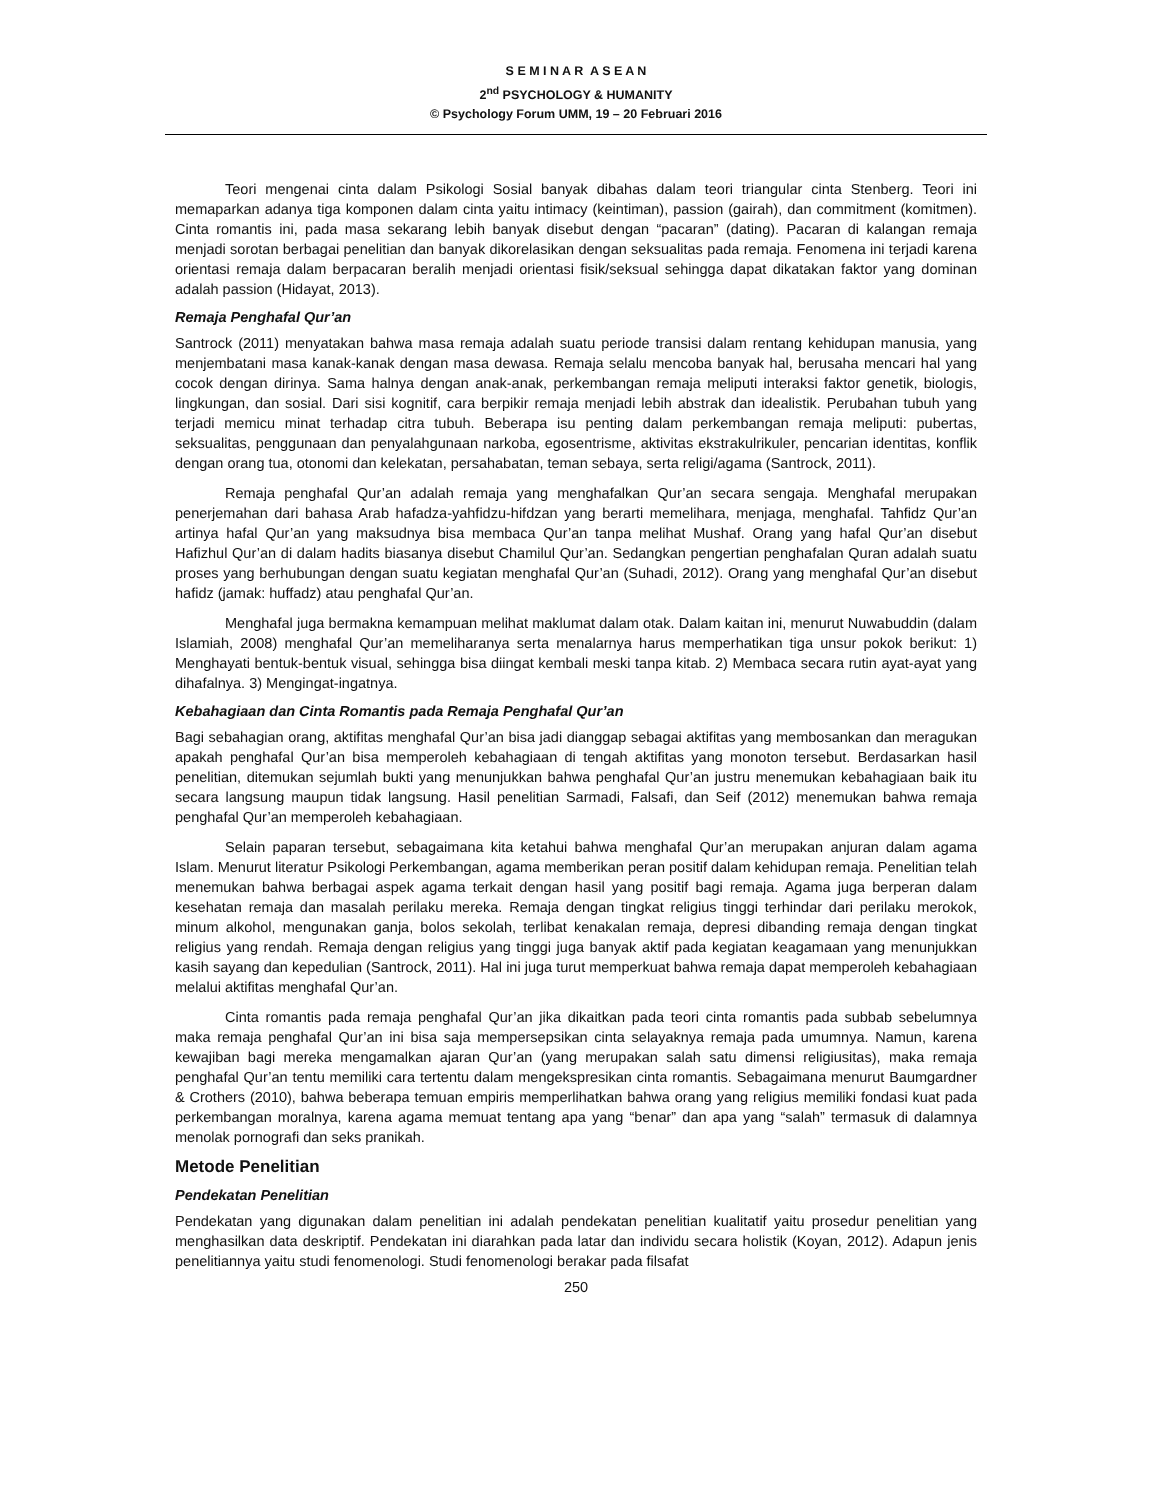S E M I N A R A S E A N
2<sup>nd</sup> PSYCHOLOGY & HUMANITY
© Psychology Forum UMM, 19 – 20 Februari 2016
Teori mengenai cinta dalam Psikologi Sosial banyak dibahas dalam teori triangular cinta Stenberg. Teori ini memaparkan adanya tiga komponen dalam cinta yaitu intimacy (keintiman), passion (gairah), dan commitment (komitmen). Cinta romantis ini, pada masa sekarang lebih banyak disebut dengan “pacaran” (dating). Pacaran di kalangan remaja menjadi sorotan berbagai penelitian dan banyak dikorelasikan dengan seksualitas pada remaja. Fenomena ini terjadi karena orientasi remaja dalam berpacaran beralih menjadi orientasi fisik/seksual sehingga dapat dikatakan faktor yang dominan adalah passion (Hidayat, 2013).
Remaja Penghafal Qur’an
Santrock (2011) menyatakan bahwa masa remaja adalah suatu periode transisi dalam rentang kehidupan manusia, yang menjembatani masa kanak-kanak dengan masa dewasa. Remaja selalu mencoba banyak hal, berusaha mencari hal yang cocok dengan dirinya. Sama halnya dengan anak-anak, perkembangan remaja meliputi interaksi faktor genetik, biologis, lingkungan, dan sosial. Dari sisi kognitif, cara berpikir remaja menjadi lebih abstrak dan idealistik. Perubahan tubuh yang terjadi memicu minat terhadap citra tubuh. Beberapa isu penting dalam perkembangan remaja meliputi: pubertas, seksualitas, penggunaan dan penyalahgunaan narkoba, egosentrisme, aktivitas ekstrakulrikuler, pencarian identitas, konflik dengan orang tua, otonomi dan kelekatan, persahabatan, teman sebaya, serta religi/agama (Santrock, 2011).
Remaja penghafal Qur’an adalah remaja yang menghafalkan Qur’an secara sengaja. Menghafal merupakan penerjemahan dari bahasa Arab hafadza-yahfidzu-hifdzan yang berarti memelihara, menjaga, menghafal. Tahfidz Qur’an artinya hafal Qur’an yang maksudnya bisa membaca Qur’an tanpa melihat Mushaf. Orang yang hafal Qur’an disebut Hafizhul Qur’an di dalam hadits biasanya disebut Chamilul Qur’an. Sedangkan pengertian penghafalan Quran adalah suatu proses yang berhubungan dengan suatu kegiatan menghafal Qur’an (Suhadi, 2012). Orang yang menghafal Qur’an disebut hafidz (jamak: huffadz) atau penghafal Qur’an.
Menghafal juga bermakna kemampuan melihat maklumat dalam otak. Dalam kaitan ini, menurut Nuwabuddin (dalam Islamiah, 2008) menghafal Qur’an memeliharanya serta menalarnya harus memperhatikan tiga unsur pokok berikut: 1) Menghayati bentuk-bentuk visual, sehingga bisa diingat kembali meski tanpa kitab. 2) Membaca secara rutin ayat-ayat yang dihafalnya. 3) Mengingat-ingatnya.
Kebahagiaan dan Cinta Romantis pada Remaja Penghafal Qur’an
Bagi sebahagian orang, aktifitas menghafal Qur’an bisa jadi dianggap sebagai aktifitas yang membosankan dan meragukan apakah penghafal Qur’an bisa memperoleh kebahagiaan di tengah aktifitas yang monoton tersebut. Berdasarkan hasil penelitian, ditemukan sejumlah bukti yang menunjukkan bahwa penghafal Qur’an justru menemukan kebahagiaan baik itu secara langsung maupun tidak langsung. Hasil penelitian Sarmadi, Falsafi, dan Seif (2012) menemukan bahwa remaja penghafal Qur’an memperoleh kebahagiaan.
Selain paparan tersebut, sebagaimana kita ketahui bahwa menghafal Qur’an merupakan anjuran dalam agama Islam. Menurut literatur Psikologi Perkembangan, agama memberikan peran positif dalam kehidupan remaja. Penelitian telah menemukan bahwa berbagai aspek agama terkait dengan hasil yang positif bagi remaja. Agama juga berperan dalam kesehatan remaja dan masalah perilaku mereka. Remaja dengan tingkat religius tinggi terhindar dari perilaku merokok, minum alkohol, mengunakan ganja, bolos sekolah, terlibat kenakalan remaja, depresi dibanding remaja dengan tingkat religius yang rendah. Remaja dengan religius yang tinggi juga banyak aktif pada kegiatan keagamaan yang menunjukkan kasih sayang dan kepedulian (Santrock, 2011). Hal ini juga turut memperkuat bahwa remaja dapat memperoleh kebahagiaan melalui aktifitas menghafal Qur’an.
Cinta romantis pada remaja penghafal Qur’an jika dikaitkan pada teori cinta romantis pada subbab sebelumnya maka remaja penghafal Qur’an ini bisa saja mempersepsikan cinta selayaknya remaja pada umumnya. Namun, karena kewajiban bagi mereka mengamalkan ajaran Qur’an (yang merupakan salah satu dimensi religiusitas), maka remaja penghafal Qur’an tentu memiliki cara tertentu dalam mengekspresikan cinta romantis. Sebagaimana menurut Baumgardner & Crothers (2010), bahwa beberapa temuan empiris memperlihatkan bahwa orang yang religius memiliki fondasi kuat pada perkembangan moralnya, karena agama memuat tentang apa yang “benar” dan apa yang “salah” termasuk di dalamnya menolak pornografi dan seks pranikah.
Metode Penelitian
Pendekatan Penelitian
Pendekatan yang digunakan dalam penelitian ini adalah pendekatan penelitian kualitatif yaitu prosedur penelitian yang menghasilkan data deskriptif. Pendekatan ini diarahkan pada latar dan individu secara holistik (Koyan, 2012). Adapun jenis penelitiannya yaitu studi fenomenologi. Studi fenomenologi berakar pada filsafat
250